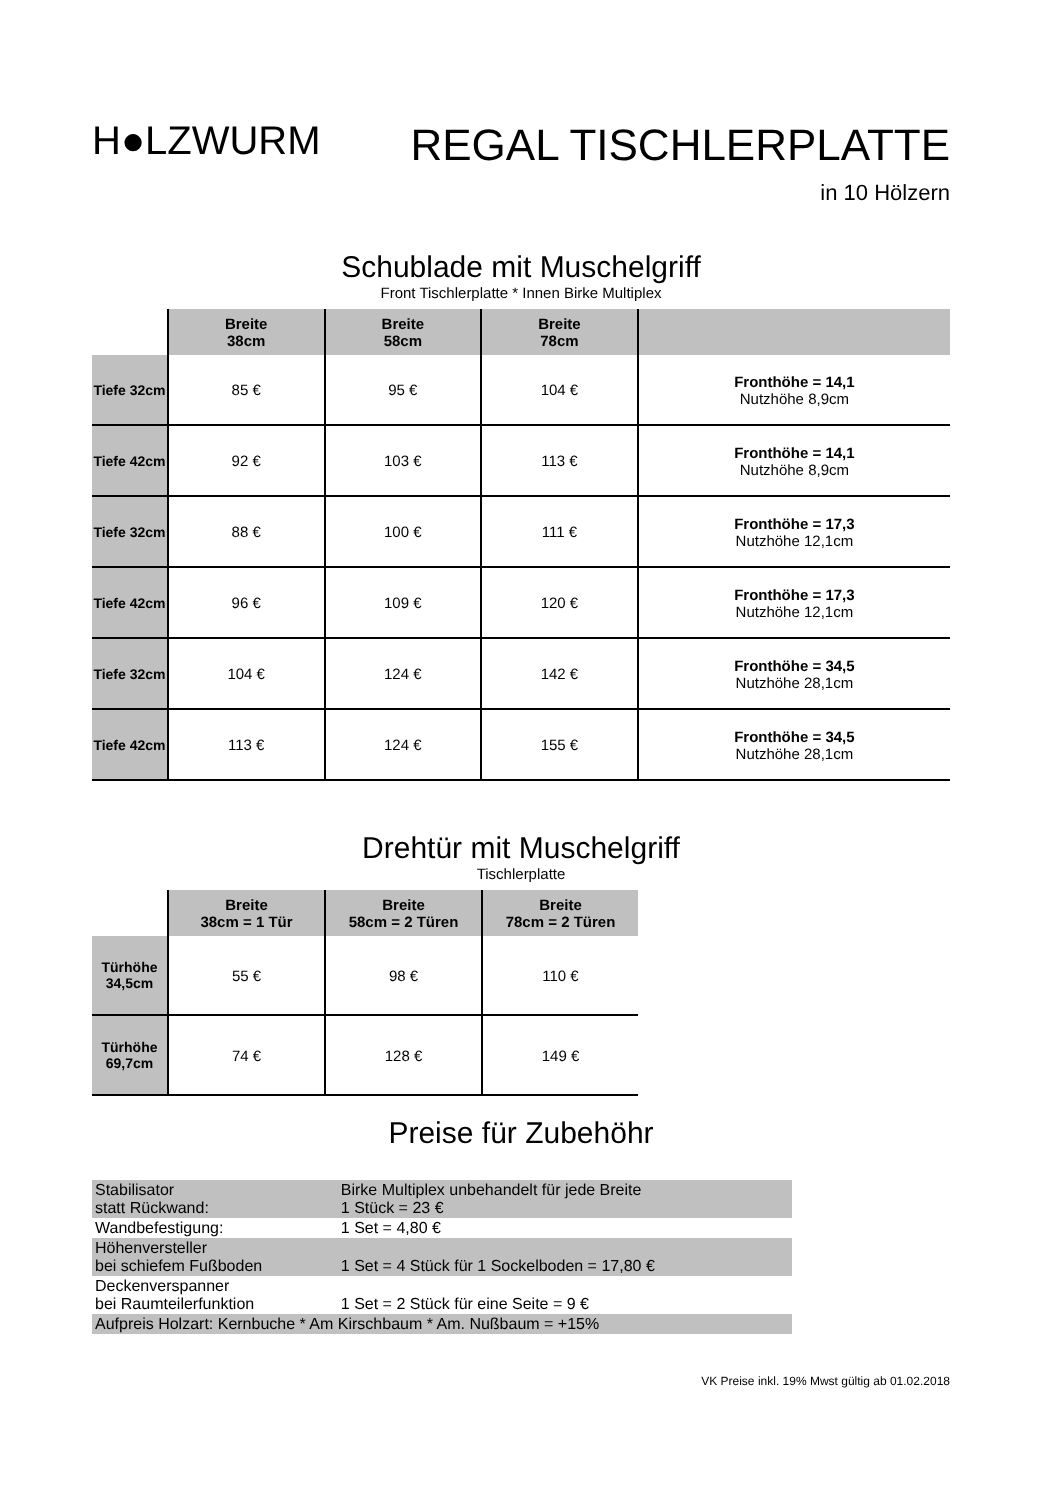H●LZWURM
REGAL TISCHLERPLATTE
in 10 Hölzern
Schublade mit Muschelgriff
Front Tischlerplatte * Innen Birke Multiplex
| | Breite 38cm | Breite 58cm | Breite 78cm | |
| --- | --- | --- | --- | --- |
| Tiefe 32cm | 85 € | 95 € | 104 € | Fronthöhe = 14,1 Nutzhöhe 8,9cm |
| Tiefe 42cm | 92 € | 103 € | 113 € | Fronthöhe = 14,1 Nutzhöhe 8,9cm |
| Tiefe 32cm | 88 € | 100 € | 111 € | Fronthöhe = 17,3 Nutzhöhe 12,1cm |
| Tiefe 42cm | 96 € | 109 € | 120 € | Fronthöhe = 17,3 Nutzhöhe 12,1cm |
| Tiefe 32cm | 104 € | 124 € | 142 € | Fronthöhe = 34,5 Nutzhöhe 28,1cm |
| Tiefe 42cm | 113 € | 124 € | 155 € | Fronthöhe = 34,5 Nutzhöhe 28,1cm |
Drehtür mit Muschelgriff
Tischlerplatte
| | Breite 38cm = 1 Tür | Breite 58cm = 2 Türen | Breite 78cm = 2 Türen |
| --- | --- | --- | --- |
| Türhöhe 34,5cm | 55 € | 98 € | 110 € |
| Türhöhe 69,7cm | 74 € | 128 € | 149 € |
Preise für Zubehöhr
| Stabilisator statt Rückwand: | Birke Multiplex unbehandelt für jede Breite 1 Stück = 23 € |
| Wandbefestigung: | 1 Set = 4,80 € |
| Höhenversteller bei schiefem Fußboden | 1 Set = 4 Stück für 1 Sockelboden = 17,80 € |
| Deckenverspanner bei Raumteilerfunktion | 1 Set = 2 Stück für eine Seite = 9 € |
| Aufpreis Holzart: Kernbuche * Am Kirschbaum * Am. Nußbaum = +15% | |
VK Preise inkl. 19% Mwst gültig ab 01.02.2018